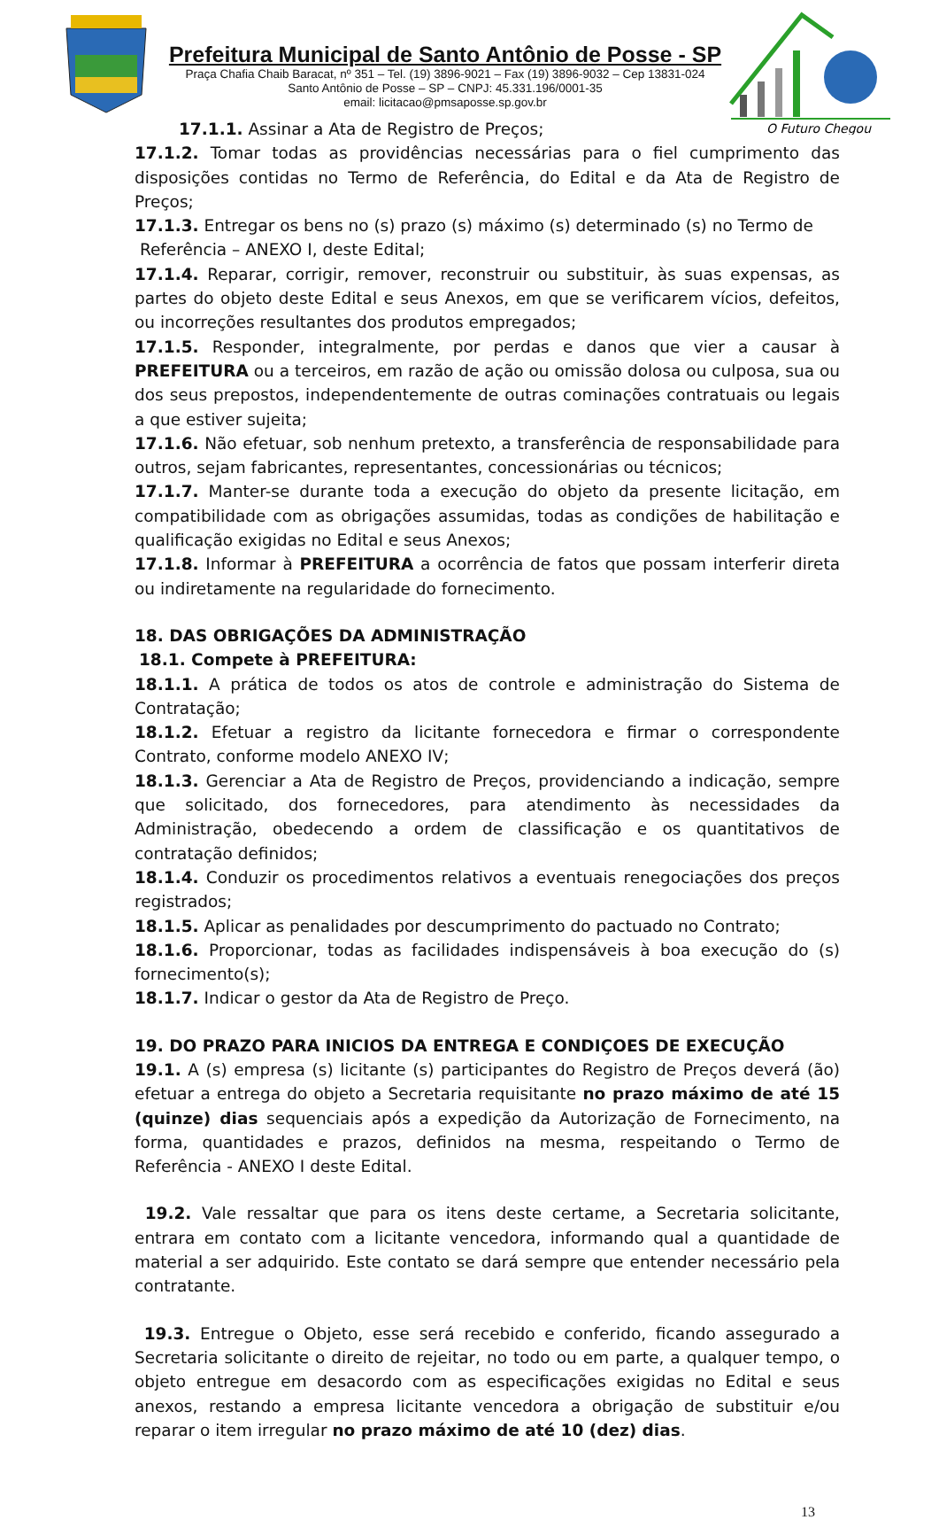Prefeitura Municipal de Santo Antônio de Posse - SP
Praça Chafia Chaib Baracat, nº 351 – Tel. (19) 3896-9021 – Fax (19) 3896-9032 – Cep 13831-024
Santo Antônio de Posse – SP – CNPJ: 45.331.196/0001-35
email: licitacao@pmsaposse.sp.gov.br
O Futuro Chegou
17.1.1. Assinar a Ata de Registro de Preços;
17.1.2. Tomar todas as providências necessárias para o fiel cumprimento das disposições contidas no Termo de Referência, do Edital e da Ata de Registro de Preços;
17.1.3. Entregar os bens no (s) prazo (s) máximo (s) determinado (s) no Termo de
Referência – ANEXO I, deste Edital;
17.1.4. Reparar, corrigir, remover, reconstruir ou substituir, às suas expensas, as partes do objeto deste Edital e seus Anexos, em que se verificarem vícios, defeitos, ou incorreções resultantes dos produtos empregados;
17.1.5. Responder, integralmente, por perdas e danos que vier a causar à PREFEITURA ou a terceiros, em razão de ação ou omissão dolosa ou culposa, sua ou dos seus prepostos, independentemente de outras cominações contratuais ou legais a que estiver sujeita;
17.1.6. Não efetuar, sob nenhum pretexto, a transferência de responsabilidade para outros, sejam fabricantes, representantes, concessionárias ou técnicos;
17.1.7. Manter-se durante toda a execução do objeto da presente licitação, em compatibilidade com as obrigações assumidas, todas as condições de habilitação e qualificação exigidas no Edital e seus Anexos;
17.1.8. Informar à PREFEITURA a ocorrência de fatos que possam interferir direta ou indiretamente na regularidade do fornecimento.
18. DAS OBRIGAÇÕES DA ADMINISTRAÇÃO
18.1. Compete à PREFEITURA:
18.1.1. A prática de todos os atos de controle e administração do Sistema de Contratação;
18.1.2. Efetuar a registro da licitante fornecedora e firmar o correspondente Contrato, conforme modelo ANEXO IV;
18.1.3. Gerenciar a Ata de Registro de Preços, providenciando a indicação, sempre que solicitado, dos fornecedores, para atendimento às necessidades da Administração, obedecendo a ordem de classificação e os quantitativos de contratação definidos;
18.1.4. Conduzir os procedimentos relativos a eventuais renegociações dos preços registrados;
18.1.5. Aplicar as penalidades por descumprimento do pactuado no Contrato;
18.1.6. Proporcionar, todas as facilidades indispensáveis à boa execução do (s) fornecimento(s);
18.1.7. Indicar o gestor da Ata de Registro de Preço.
19. DO PRAZO PARA INICIOS DA ENTREGA E CONDIÇOES DE EXECUÇÃO
19.1. A (s) empresa (s) licitante (s) participantes do Registro de Preços deverá (ão) efetuar a entrega do objeto a Secretaria requisitante no prazo máximo de até 15 (quinze) dias sequenciais após a expedição da Autorização de Fornecimento, na forma, quantidades e prazos, definidos na mesma, respeitando o Termo de Referência - ANEXO I deste Edital.
19.2. Vale ressaltar que para os itens deste certame, a Secretaria solicitante, entrara em contato com a licitante vencedora, informando qual a quantidade de material a ser adquirido. Este contato se dará sempre que entender necessário pela contratante.
19.3. Entregue o Objeto, esse será recebido e conferido, ficando assegurado a Secretaria solicitante o direito de rejeitar, no todo ou em parte, a qualquer tempo, o objeto entregue em desacordo com as especificações exigidas no Edital e seus anexos, restando a empresa licitante vencedora a obrigação de substituir e/ou reparar o item irregular no prazo máximo de até 10 (dez) dias.
13